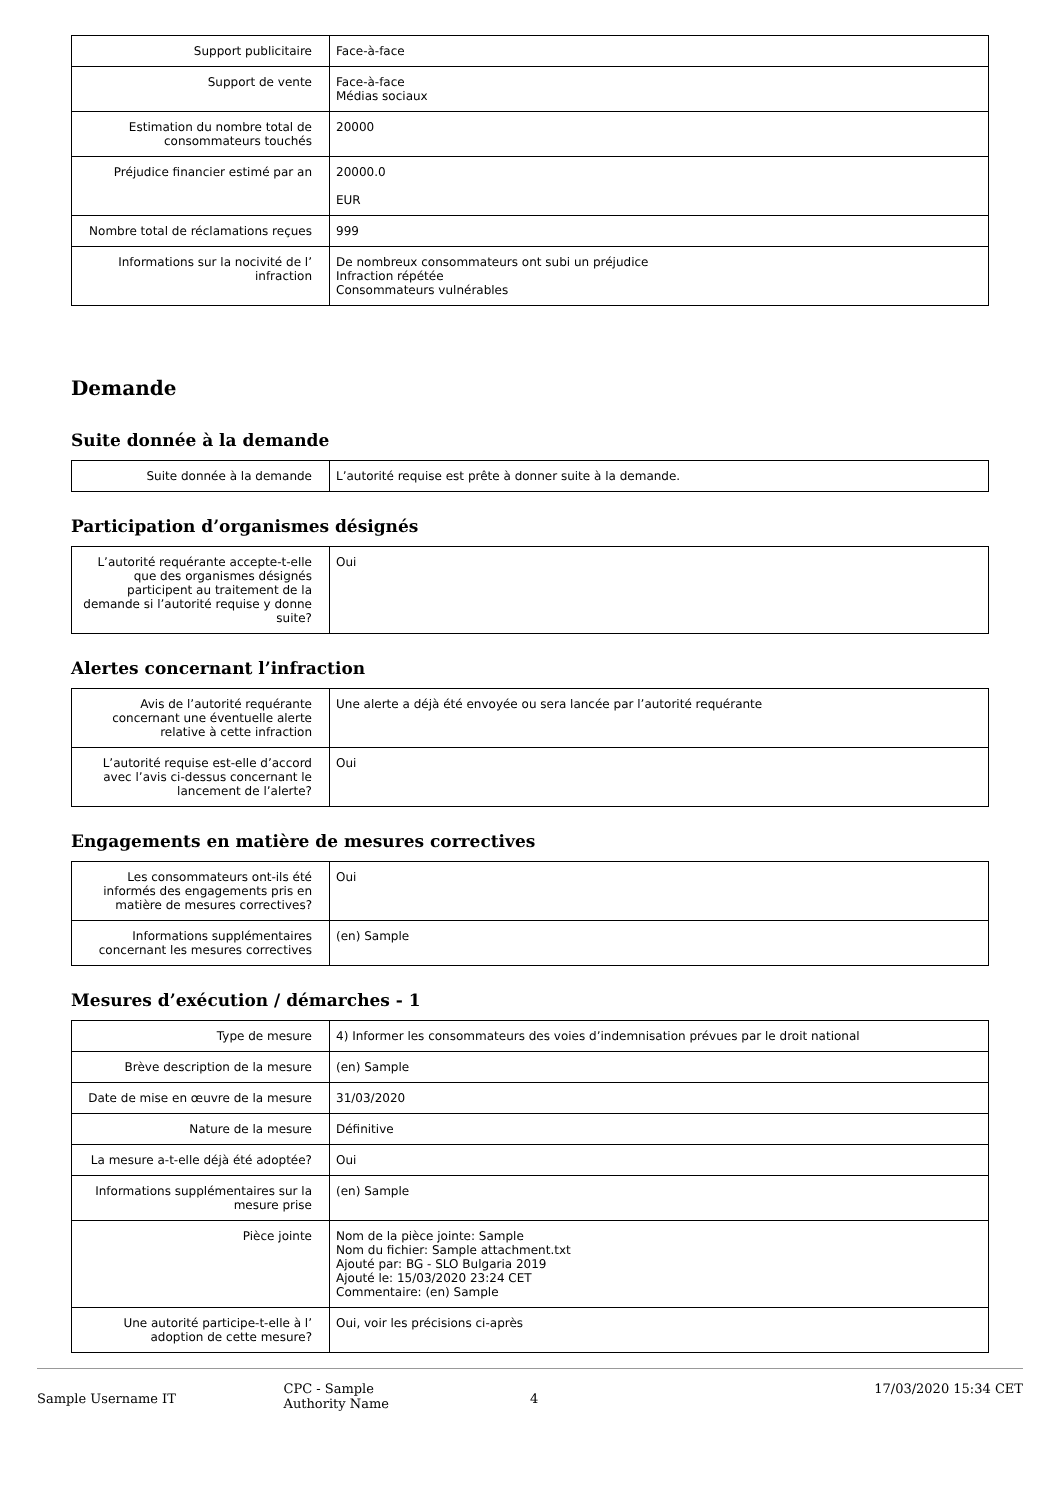| Support publicitaire | Face-à-face |
| Support de vente | Face-à-face Médias sociaux |
| Estimation du nombre total de consommateurs touchés | 20000 |
| Préjudice financier estimé par an | 20000.0 EUR |
| Nombre total de réclamations reçues | 999 |
| Informations sur la nocivité de l’ infraction | De nombreux consommateurs ont subi un préjudice Infraction répétée Consommateurs vulnérables |
Demande
Suite donnée à la demande
| Suite donnée à la demande | L’autorité requise est prête à donner suite à la demande. |
Participation d’organismes désignés
| L’autorité requérante accepte-t-elle que des organismes désignés participent au traitement de la demande si l’autorité requise y donne suite? | Oui |
Alertes concernant l’infraction
| Avis de l’autorité requérante concernant une éventuelle alerte relative à cette infraction | Une alerte a déjà été envoyée ou sera lancée par l’autorité requérante |
| L’autorité requise est-elle d’accord avec l’avis ci-dessus concernant le lancement de l’alerte? | Oui |
Engagements en matière de mesures correctives
| Les consommateurs ont-ils été informés des engagements pris en matière de mesures correctives? | Oui |
| Informations supplémentaires concernant les mesures correctives | (en) Sample |
Mesures d’exécution / démarches - 1
| Type de mesure | 4) Informer les consommateurs des voies d’indemnisation prévues par le droit national |
| Brève description de la mesure | (en) Sample |
| Date de mise en œuvre de la mesure | 31/03/2020 |
| Nature de la mesure | Définitive |
| La mesure a-t-elle déjà été adoptée? | Oui |
| Informations supplémentaires sur la mesure prise | (en) Sample |
| Pièce jointe | Nom de la pièce jointe: Sample Nom du fichier: Sample attachment.txt Ajouté par: BG - SLO Bulgaria 2019 Ajouté le: 15/03/2020 23:24 CET Commentaire: (en) Sample |
| Une autorité participe-t-elle à l’ adoption de cette mesure? | Oui, voir les précisions ci-après |
Sample Username IT
CPC - Sample
Authority Name
4
17/03/2020 15:34 CET